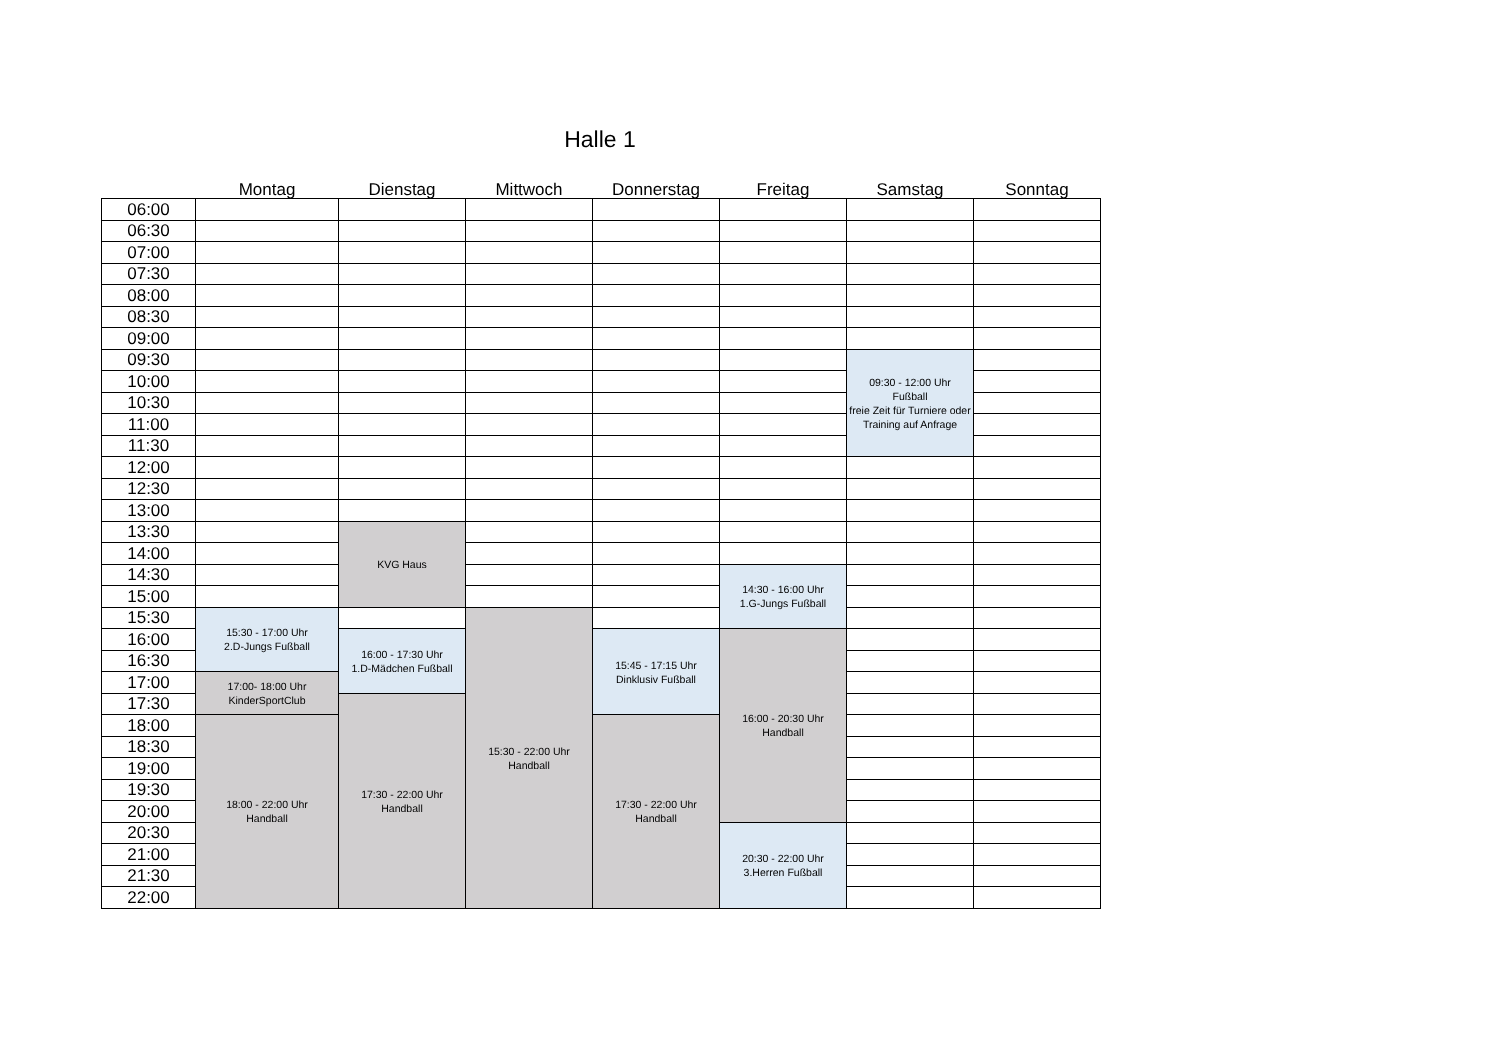Halle 1
| | Montag | Dienstag | Mittwoch | Donnerstag | Freitag | Samstag | Sonntag |
| --- | --- | --- | --- | --- | --- | --- | --- |
| 06:00 | | | | | | | |
| 06:30 | | | | | | | |
| 07:00 | | | | | | | |
| 07:30 | | | | | | | |
| 08:00 | | | | | | | |
| 08:30 | | | | | | | |
| 09:00 | | | | | | | |
| 09:30 | | | | | | 09:30 - 12:00 Uhr Fußball freie Zeit für Turniere oder Training auf Anfrage | |
| 10:00 | | | | | | | |
| 10:30 | | | | | | | |
| 11:00 | | | | | | | |
| 11:30 | | | | | | | |
| 12:00 | | | | | | | |
| 12:30 | | | | | | | |
| 13:00 | | | | | | | |
| 13:30 | | KVG Haus | | | | | |
| 14:00 | | | | | | | |
| 14:30 | | | | | 14:30 - 16:00 Uhr 1.G-Jungs Fußball | | |
| 15:00 | | | | | | | |
| 15:30 | 15:30 - 17:00 Uhr 2.D-Jungs Fußball | | 15:30 - 22:00 Uhr Handball | | | | |
| 16:00 | | 16:00 - 17:30 Uhr 1.D-Mädchen Fußball | | 15:45 - 17:15 Uhr Dinklusiv Fußball | 16:00 - 20:30 Uhr Handball | | |
| 16:30 | | | | | | | |
| 17:00 | 17:00- 18:00 Uhr KinderSportClub | | | | | | |
| 17:30 | | 17:30 - 22:00 Uhr Handball | | | | | |
| 18:00 | 18:00 - 22:00 Uhr Handball | | | 17:30 - 22:00 Uhr Handball | | | |
| 18:30 | | | | | | | |
| 19:00 | | | | | | | |
| 19:30 | | | | | | | |
| 20:00 | | | | | | | |
| 20:30 | | | | | 20:30 - 22:00 Uhr 3.Herren Fußball | | |
| 21:00 | | | | | | | |
| 21:30 | | | | | | | |
| 22:00 | | | | | | | |